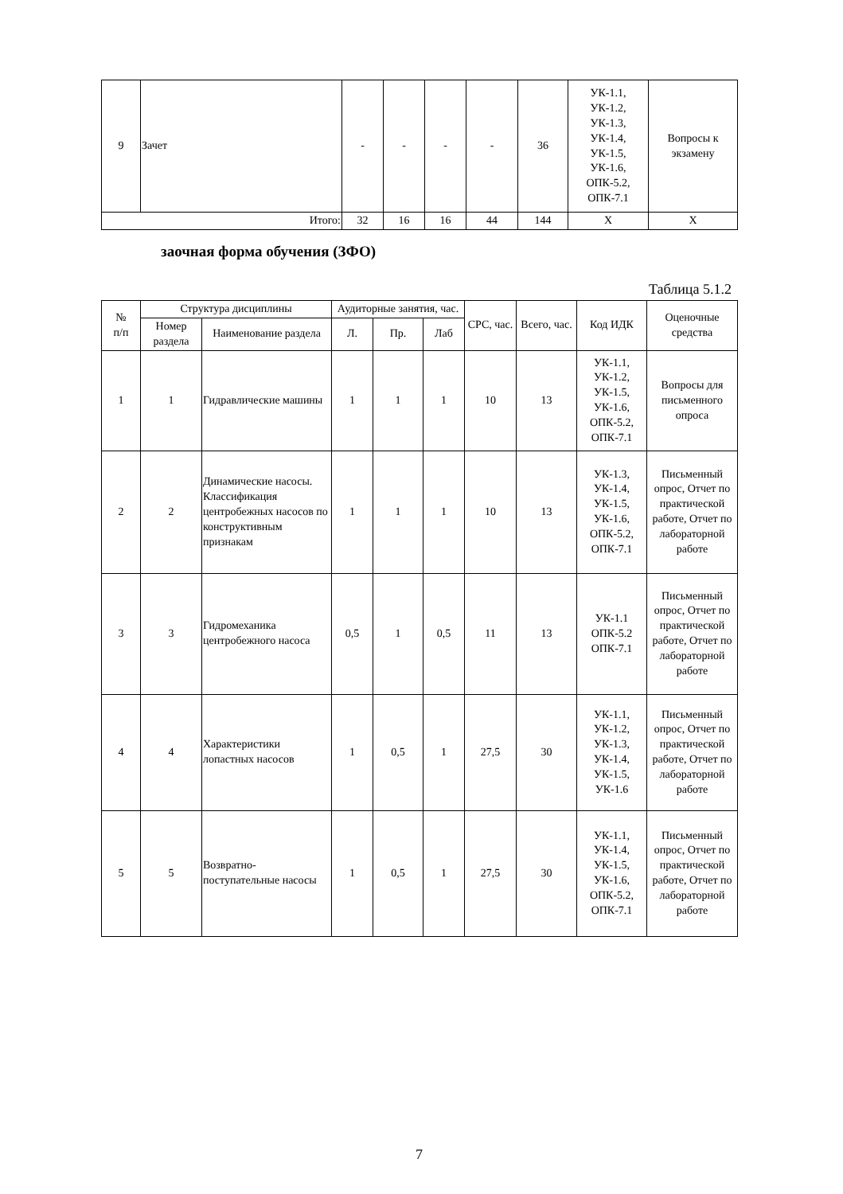| 9 | Зачет | - | - | - | - | 36 | УК-1.1, УК-1.2, УК-1.3, УК-1.4, УК-1.5, УК-1.6, ОПК-5.2, ОПК-7.1 | Вопросы к экзамену |
| Итого: | | 32 | 16 | 16 | 44 | 144 | X | X |
заочная форма обучения (ЗФО)
Таблица 5.1.2
| № п/п | Структура дисциплины | | Аудиторные занятия, час. | | | СРС, час. | Всего, час. | Код ИДК | Оценочные средства |
| --- | --- | --- | --- | --- | --- | --- | --- | --- | --- |
| | Номер раздела | Наименование раздела | Л. | Пр. | Лаб | | | | |
| 1 | 1 | Гидравлические машины | 1 | 1 | 1 | 10 | 13 | УК-1.1, УК-1.2, УК-1.5, УК-1.6, ОПК-5.2, ОПК-7.1 | Вопросы для письменного опроса |
| 2 | 2 | Динамические насосы. Классификация центробежных насосов по конструктивным признакам | 1 | 1 | 1 | 10 | 13 | УК-1.3, УК-1.4, УК-1.5, УК-1.6, ОПК-5.2, ОПК-7.1 | Письменный опрос, Отчет по практической работе, Отчет по лабораторной работе |
| 3 | 3 | Гидромеханика центробежного насоса | 0,5 | 1 | 0,5 | 11 | 13 | УК-1.1 ОПК-5.2 ОПК-7.1 | Письменный опрос, Отчет по практической работе, Отчет по лабораторной работе |
| 4 | 4 | Характеристики лопастных насосов | 1 | 0,5 | 1 | 27,5 | 30 | УК-1.1, УК-1.2, УК-1.3, УК-1.4, УК-1.5, УК-1.6 | Письменный опрос, Отчет по практической работе, Отчет по лабораторной работе |
| 5 | 5 | Возвратно-поступательные насосы | 1 | 0,5 | 1 | 27,5 | 30 | УК-1.1, УК-1.4, УК-1.5, УК-1.6, ОПК-5.2, ОПК-7.1 | Письменный опрос, Отчет по практической работе, Отчет по лабораторной работе |
7